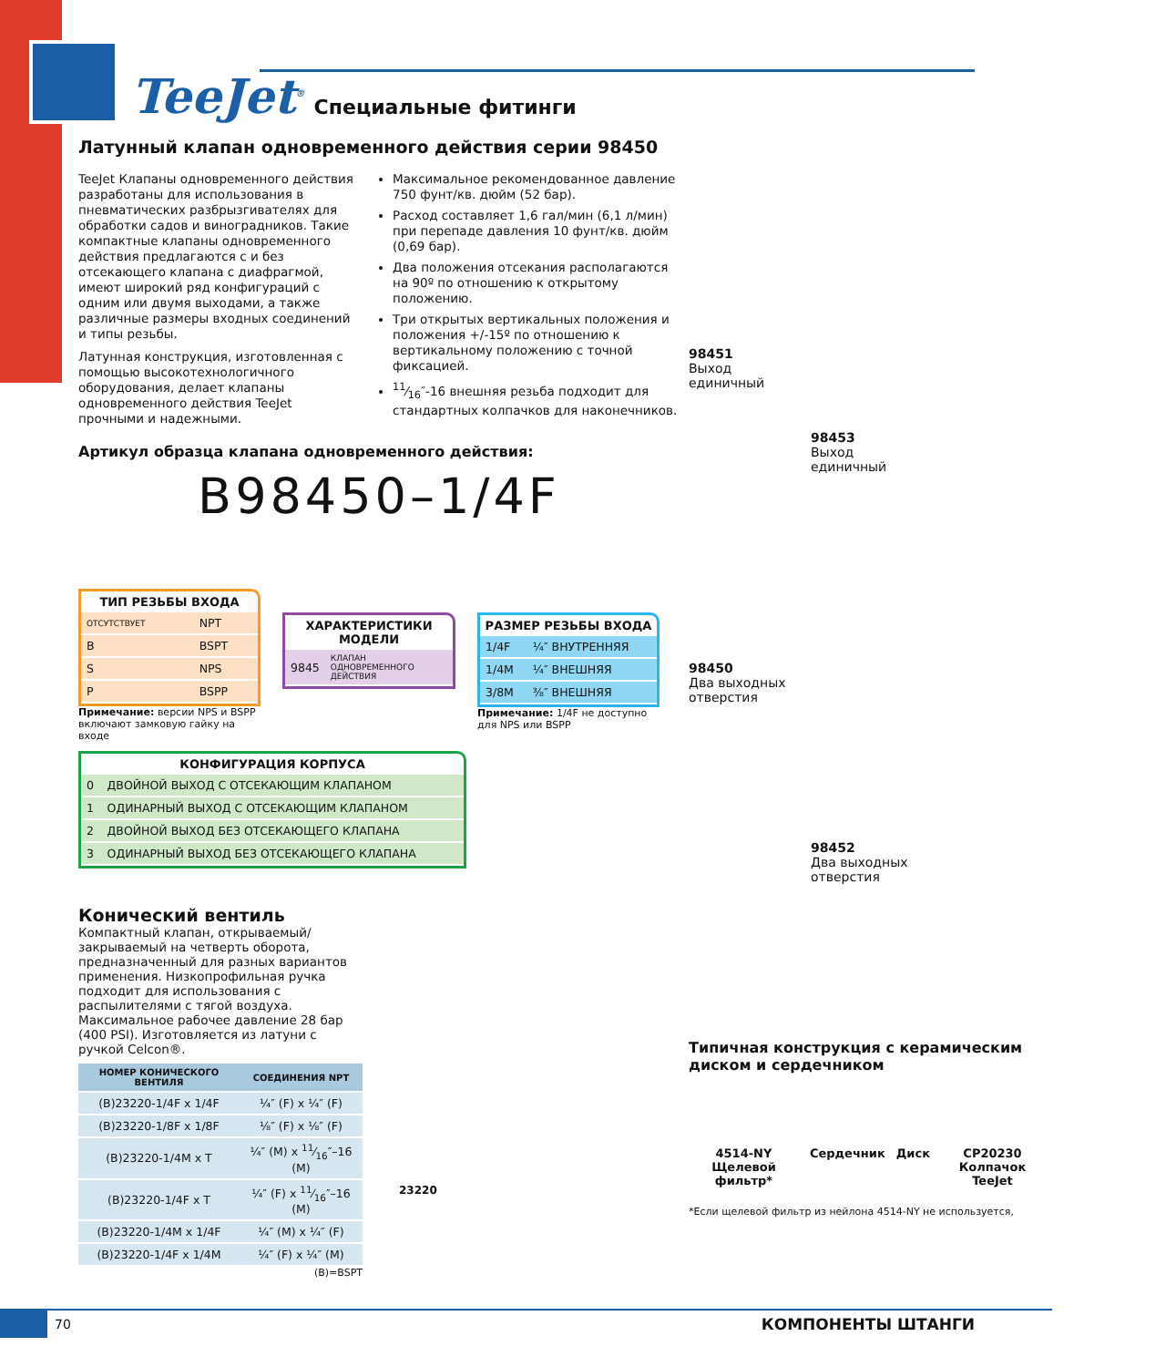TeeJet<sup>®</sup> Специальные фитинги
Латунный клапан одновременного действия серии 98450
TeeJet Клапаны одновременного действия разработаны для использования в пневматических разбрызгивателях для обработки садов и виноградников. Такие компактные клапаны одновременного действия предлагаются с и без отсекающего клапана с диафрагмой, имеют широкий ряд конфигураций с одним или двумя выходами, а также различные размеры входных соединений и типы резьбы.
Латунная конструкция, изготовленная с помощью высокотехнологичного оборудования, делает клапаны одновременного действия TeeJet прочными и надежными.
Максимальное рекомендованное давление 750 фунт/кв. дюйм (52 бар).
Расход составляет 1,6 гал/мин (6,1 л/мин) при перепаде давления 10 фунт/кв. дюйм (0,69 бар).
Два положения отсекания располагаются на 90º по отношению к открытому положению.
Три открытых вертикальных положения и положения +/-15º по отношению к вертикальному положению с точной фиксацией.
11⁄16″-16 внешняя резьба подходит для стандартных колпачков для наконечников.
Артикул образца клапана одновременного действия:
B98450–1/4F
ТИП РЕЗЬБЫ ВХОДА
| ОТСУТСТВУЕТ | NPT |
| B | BSPT |
| S | NPS |
| P | BSPP |
Примечание: версии NPS и BSPP включают замковую гайку на входе
ХАРАКТЕРИСТИКИ МОДЕЛИ
| 9845 | КЛАПАН ОДНОВРЕМЕННОГО ДЕЙСТВИЯ |
РАЗМЕР РЕЗЬБЫ ВХОДА
| 1/4F | ¼″ ВНУТРЕННЯЯ |
| 1/4M | ¼″ ВНЕШНЯЯ |
| 3/8M | ⅜″ ВНЕШНЯЯ |
Примечание: 1/4F не доступно для NPS или BSPP
КОНФИГУРАЦИЯ КОРПУСА
| 0 | ДВОЙНОЙ ВЫХОД С ОТСЕКАЮЩИМ КЛАПАНОМ |
| 1 | ОДИНАРНЫЙ ВЫХОД С ОТСЕКАЮЩИМ КЛАПАНОМ |
| 2 | ДВОЙНОЙ ВЫХОД БЕЗ ОТСЕКАЮЩЕГО КЛАПАНА |
| 3 | ОДИНАРНЫЙ ВЫХОД БЕЗ ОТСЕКАЮЩЕГО КЛАПАНА |
Конический вентиль
Компактный клапан, открываемый/закрываемый на четверть оборота, предназначенный для разных вариантов применения. Низкопрофильная ручка подходит для использования с распылителями с тягой воздуха. Максимальное рабочее давление 28 бар (400 PSI). Изготовляется из латуни с ручкой Celcon®.
| НОМЕР КОНИЧЕСКОГО ВЕНТИЛЯ | СОЕДИНЕНИЯ NPT |
| --- | --- |
| (B)23220-1/4F x 1/4F | ¼″ (F) x ¼″ (F) |
| (B)23220-1/8F x 1/8F | ⅛″ (F) x ⅛″ (F) |
| (B)23220-1/4M x T | ¼″ (M) x 11⁄16″–16 (M) |
| (B)23220-1/4F x T | ¼″ (F) x 11⁄16″–16 (M) |
| (B)23220-1/4M x 1/4F | ¼″ (M) x ¼″ (F) |
| (B)23220-1/4F x 1/4M | ¼″ (F) x ¼″ (M) |
(B)=BSPT
23220
98451
Выход
единичный
98453
Выход
единичный
98450
Два выходных
отверстия
98452
Два выходных
отверстия
Типичная конструкция с керамическим диском и сердечником
4514-NY Щелевой фильтр* Сердечник Диск CP20230 Колпачок TeeJet
*Если щелевой фильтр из нейлона 4514-NY не используется,
70 КОМПОНЕНТЫ ШТАНГИ